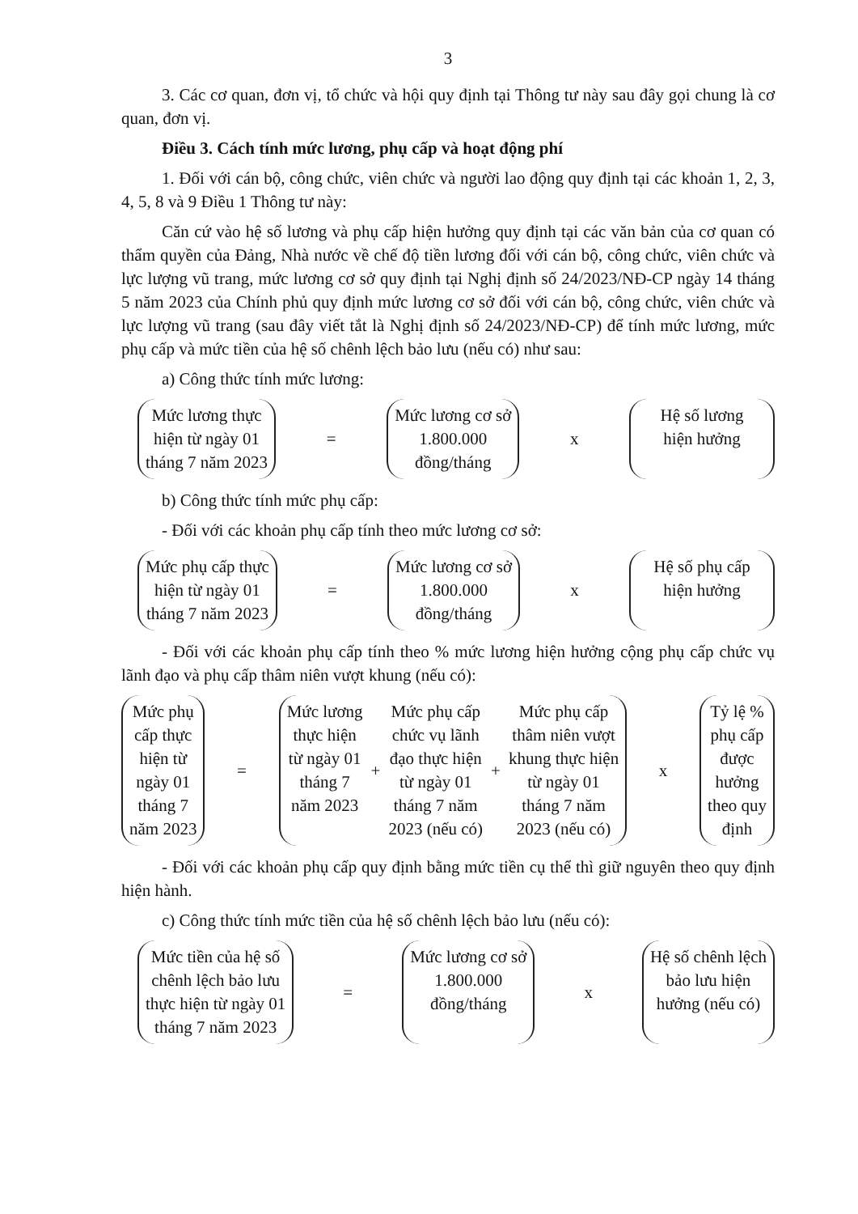3
3. Các cơ quan, đơn vị, tổ chức và hội quy định tại Thông tư này sau đây gọi chung là cơ quan, đơn vị.
Điều 3. Cách tính mức lương, phụ cấp và hoạt động phí
1. Đối với cán bộ, công chức, viên chức và người lao động quy định tại các khoản 1, 2, 3, 4, 5, 8 và 9 Điều 1 Thông tư này:
Căn cứ vào hệ số lương và phụ cấp hiện hưởng quy định tại các văn bản của cơ quan có thẩm quyền của Đảng, Nhà nước về chế độ tiền lương đối với cán bộ, công chức, viên chức và lực lượng vũ trang, mức lương cơ sở quy định tại Nghị định số 24/2023/NĐ-CP ngày 14 tháng 5 năm 2023 của Chính phủ quy định mức lương cơ sở đối với cán bộ, công chức, viên chức và lực lượng vũ trang (sau đây viết tắt là Nghị định số 24/2023/NĐ-CP) để tính mức lương, mức phụ cấp và mức tiền của hệ số chênh lệch bảo lưu (nếu có) như sau:
a) Công thức tính mức lương:
Mức lương thực
hiện từ ngày 01
tháng 7 năm 2023
=
Mức lương cơ sở
1.800.000
đồng/tháng
x
Hệ số lương
hiện hưởng
b) Công thức tính mức phụ cấp:
- Đối với các khoản phụ cấp tính theo mức lương cơ sở:
Mức phụ cấp thực
hiện từ ngày 01
tháng 7 năm 2023
=
Mức lương cơ sở
1.800.000
đồng/tháng
x
Hệ số phụ cấp
hiện hưởng
- Đối với các khoản phụ cấp tính theo % mức lương hiện hưởng cộng phụ cấp chức vụ lãnh đạo và phụ cấp thâm niên vượt khung (nếu có):
Mức phụ
cấp thực
hiện từ
ngày 01
tháng 7
năm 2023
=
Mức lương
thực hiện
từ ngày 01
tháng 7
năm 2023
+
Mức phụ cấp
chức vụ lãnh
đạo thực hiện
từ ngày 01
tháng 7 năm
2023 (nếu có)
+
Mức phụ cấp
thâm niên vượt
khung thực hiện
từ ngày 01
tháng 7 năm
2023 (nếu có)
x
Tỷ lệ %
phụ cấp
được
hưởng
theo quy
định
- Đối với các khoản phụ cấp quy định bằng mức tiền cụ thể thì giữ nguyên theo quy định hiện hành.
c) Công thức tính mức tiền của hệ số chênh lệch bảo lưu (nếu có):
Mức tiền của hệ số
chênh lệch bảo lưu
thực hiện từ ngày 01
tháng 7 năm 2023
=
Mức lương cơ sở
1.800.000
đồng/tháng
x
Hệ số chênh lệch
bảo lưu hiện
hưởng (nếu có)